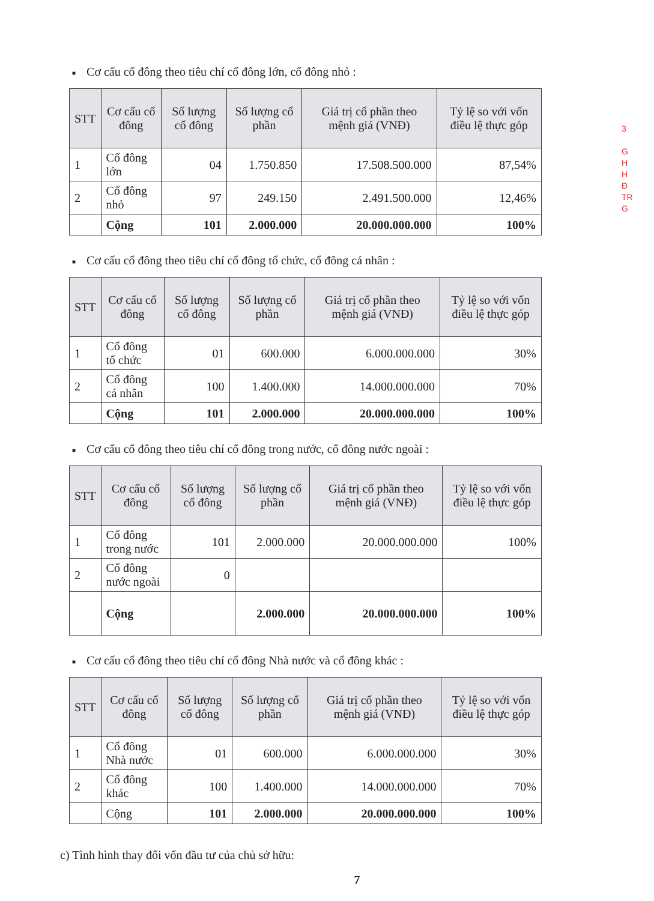■ Cơ cấu cổ đông theo tiêu chí cổ đông lớn, cổ đông nhỏ :
| STT | Cơ cấu cổ đông | Số lượng cổ đông | Số lượng cổ phần | Giá trị cổ phần theo mệnh giá (VNĐ) | Tỷ lệ so với vốn điều lệ thực góp |
| --- | --- | --- | --- | --- | --- |
| 1 | Cổ đông lớn | 04 | 1.750.850 | 17.508.500.000 | 87,54% |
| 2 | Cổ đông nhỏ | 97 | 249.150 | 2.491.500.000 | 12,46% |
| | Cộng | 101 | 2.000.000 | 20.000.000.000 | 100% |
■ Cơ cấu cổ đông theo tiêu chí cổ đông tổ chức, cổ đông cá nhân :
| STT | Cơ cấu cổ đông | Số lượng cổ đông | Số lượng cổ phần | Giá trị cổ phần theo mệnh giá (VNĐ) | Tỷ lệ so với vốn điều lệ thực góp |
| --- | --- | --- | --- | --- | --- |
| 1 | Cổ đông tổ chức | 01 | 600.000 | 6.000.000.000 | 30% |
| 2 | Cổ đông cá nhân | 100 | 1.400.000 | 14.000.000.000 | 70% |
| | Cộng | 101 | 2.000.000 | 20.000.000.000 | 100% |
■ Cơ cấu cổ đông theo tiêu chí cổ đông trong nước, cổ đông nước ngoài :
| STT | Cơ cấu cổ đông | Số lượng cổ đông | Số lượng cổ phần | Giá trị cổ phần theo mệnh giá (VNĐ) | Tỷ lệ so với vốn điều lệ thực góp |
| --- | --- | --- | --- | --- | --- |
| 1 | Cổ đông trong nước | 101 | 2.000.000 | 20.000.000.000 | 100% |
| 2 | Cổ đông nước ngoài | 0 | | | |
| | Cộng | | 2.000.000 | 20.000.000.000 | 100% |
■ Cơ cấu cổ đông theo tiêu chí cổ đông Nhà nước và cổ đông khác :
| STT | Cơ cấu cổ đông | Số lượng cổ đông | Số lượng cổ phần | Giá trị cổ phần theo mệnh giá (VNĐ) | Tỷ lệ so với vốn điều lệ thực góp |
| --- | --- | --- | --- | --- | --- |
| 1 | Cổ đông Nhà nước | 01 | 600.000 | 6.000.000.000 | 30% |
| 2 | Cổ đông khác | 100 | 1.400.000 | 14.000.000.000 | 70% |
| | Cộng | 101 | 2.000.000 | 20.000.000.000 | 100% |
c) Tình hình thay đổi vốn đầu tư của chủ sở hữu:
7
3
G
H
H
Đ
TR
G